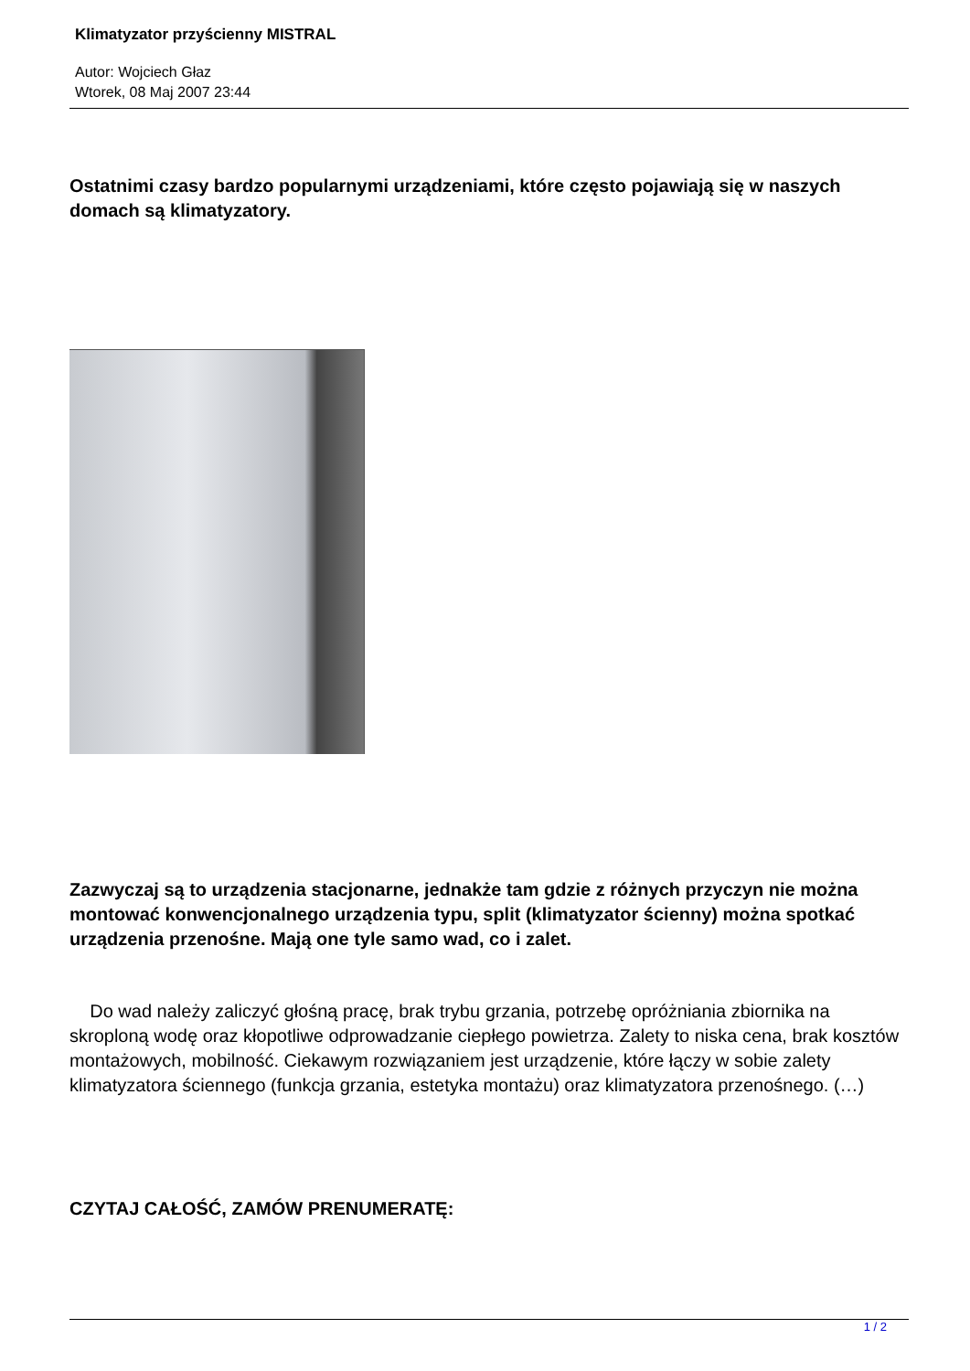Klimatyzator przyścienny MISTRAL
Autor: Wojciech Głaz
Wtorek, 08 Maj 2007 23:44
Ostatnimi czasy bardzo popularnymi urządzeniami, które często pojawiają się w naszych domach są klimatyzatory.
Zazwyczaj są to urządzenia stacjonarne, jednakże tam gdzie z różnych przyczyn nie można montować konwencjonalnego urządzenia typu, split (klimatyzator ścienny) można spotkać urządzenia przenośne. Mają one tyle samo wad, co i zalet.
Do wad należy zaliczyć głośną pracę, brak trybu grzania, potrzebę opróżniania zbiornika na skroploną wodę oraz kłopotliwe odprowadzanie ciepłego powietrza. Zalety to niska cena, brak kosztów montażowych, mobilność. Ciekawym rozwiązaniem jest urządzenie, które łączy w sobie zalety klimatyzatora ściennego (funkcja grzania, estetyka montażu) oraz klimatyzatora przenośnego. (…)
CZYTAJ CAŁOŚĆ, ZAMÓW PRENUMERATĘ:
1 / 2